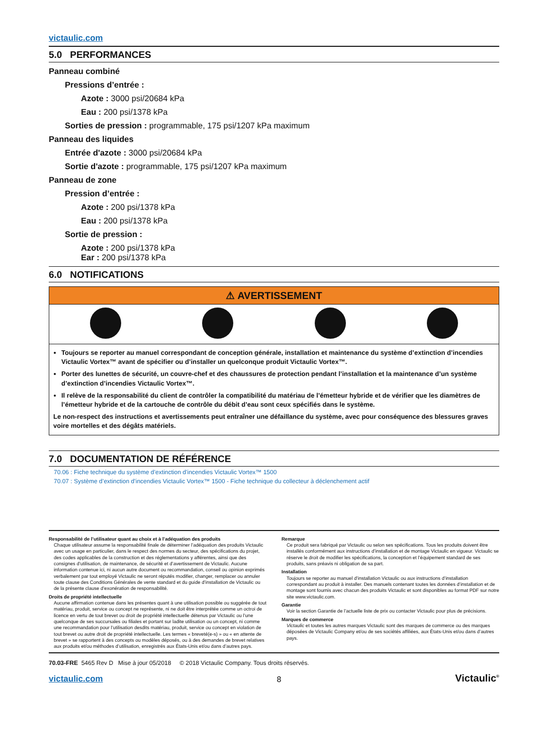victaulic.com
5.0 PERFORMANCES
Panneau combiné
Pressions d’entrée :
Azote : 3000 psi/20684 kPa
Eau : 200 psi/1378 kPa
Sorties de pression : programmable, 175 psi/1207 kPa maximum
Panneau des liquides
Entrée d'azote : 3000 psi/20684 kPa
Sortie d'azote : programmable, 175 psi/1207 kPa maximum
Panneau de zone
Pression d’entrée :
Azote : 200 psi/1378 kPa
Eau : 200 psi/1378 kPa
Sortie de pression :
Azote : 200 psi/1378 kPa
Ear : 200 psi/1378 kPa
6.0 NOTIFICATIONS
⚠ AVERTISSEMENT
Toujours se reporter au manuel correspondant de conception générale, installation et maintenance du système d’extinction d’incendies Victaulic Vortex™ avant de spécifier ou d’installer un quelconque produit Victaulic Vortex™.
Porter des lunettes de sécurité, un couvre-chef et des chaussures de protection pendant l’installation et la maintenance d’un système d’extinction d’incendies Victaulic Vortex™.
Il relève de la responsabilité du client de contrôler la compatibilité du matériau de l’émetteur hybride et de vérifier que les diamètres de l’émetteur hybride et de la cartouche de contrôle du débit d’eau sont ceux spécifiés dans le système.
Le non-respect des instructions et avertissements peut entraîner une défaillance du système, avec pour conséquence des blessures graves voire mortelles et des dégâts matériels.
7.0 DOCUMENTATION DE RÉFÉRENCE
70.06 : Fiche technique du système d’extinction d’incendies Victaulic Vortex™ 1500
70.07 : Système d’extinction d’incendies Victaulic Vortex™ 1500 - Fiche technique du collecteur à déclenchement actif
Responsabilité de l’utilisateur quant au choix et à l’adéquation des produits
Chaque utilisateur assume la responsabilité finale de déterminer l’adéquation des produits Victaulic avec un usage en particulier, dans le respect des normes du secteur, des spécifications du projet, des codes applicables de la construction et des réglementations y afférentes, ainsi que des consignes d’utilisation, de maintenance, de sécurité et d’avertissement de Victaulic. Aucune information contenue ici, ni aucun autre document ou recommandation, conseil ou opinion exprimés verbalement par tout employé Victaulic ne seront réputés modifier, changer, remplacer ou annuler toute clause des Conditions Générales de vente standard et du guide d’installation de Victaulic ou de la présente clause d’exonération de responsabilité.
Droits de propriété intellectuelle
Aucune affirmation contenue dans les présentes quant à une utilisation possible ou suggérée de tout matériau, produit, service ou concept ne représente, ni ne doit être interprétée comme un octroi de licence en vertu de tout brevet ou droit de propriété intellectuelle détenus par Victaulic ou l’une quelconque de ses succursales ou filiales et portant sur ladite utilisation ou un concept, ni comme une recommandation pour l’utilisation desdits matériau, produit, service ou concept en violation de tout brevet ou autre droit de propriété intellectuelle. Les termes « breveté(e-s) » ou « en attente de brevet » se rapportent à des concepts ou modèles déposés, ou à des demandes de brevet relatives aux produits et/ou méthodes d’utilisation, enregistrés aux États-Unis et/ou dans d’autres pays.
Remarque
Ce produit sera fabriqué par Victaulic ou selon ses spécifications. Tous les produits doivent être installés conformément aux instructions d’installation et de montage Victaulic en vigueur. Victaulic se réserve le droit de modifier les spécifications, la conception et l’équipement standard de ses produits, sans préavis ni obligation de sa part.
Installation
Toujours se reporter au manuel d’installation Victaulic ou aux instructions d’installation correspondant au produit à installer. Des manuels contenant toutes les données d’installation et de montage sont fournis avec chacun des produits Victaulic et sont disponibles au format PDF sur notre site www.victaulic.com.
Garantie
Voir la section Garantie de l’actuelle liste de prix ou contacter Victaulic pour plus de précisions.
Marques de commerce
Victaulic et toutes les autres marques Victaulic sont des marques de commerce ou des marques déposées de Victaulic Company et/ou de ses sociétés affiliées, aux États-Unis et/ou dans d’autres pays.
70.03-FRE 5465 Rev D Mise à jour 05/2018 © 2018 Victaulic Company. Tous droits réservés.
victaulic.com 8 Victaulic<sup>®</sup>